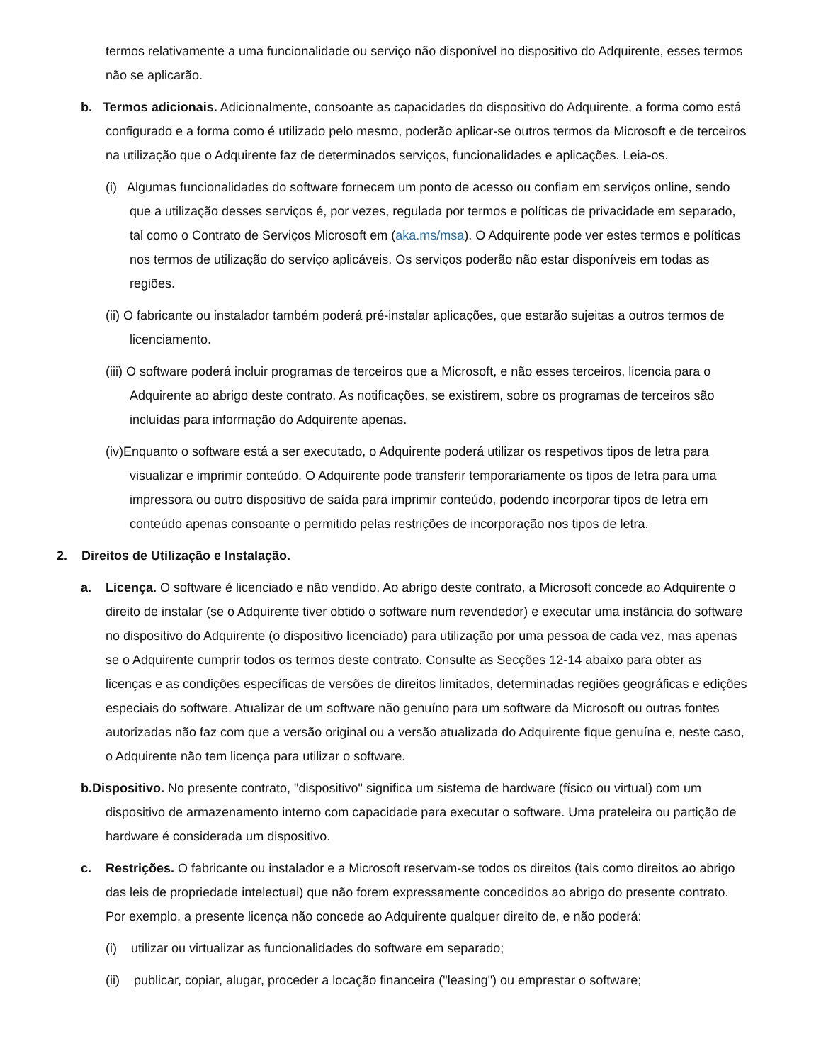termos relativamente a uma funcionalidade ou serviço não disponível no dispositivo do Adquirente, esses termos não se aplicarão.
b. Termos adicionais. Adicionalmente, consoante as capacidades do dispositivo do Adquirente, a forma como está configurado e a forma como é utilizado pelo mesmo, poderão aplicar-se outros termos da Microsoft e de terceiros na utilização que o Adquirente faz de determinados serviços, funcionalidades e aplicações. Leia-os.
(i) Algumas funcionalidades do software fornecem um ponto de acesso ou confiam em serviços online, sendo que a utilização desses serviços é, por vezes, regulada por termos e políticas de privacidade em separado, tal como o Contrato de Serviços Microsoft em (aka.ms/msa). O Adquirente pode ver estes termos e políticas nos termos de utilização do serviço aplicáveis. Os serviços poderão não estar disponíveis em todas as regiões.
(ii) O fabricante ou instalador também poderá pré-instalar aplicações, que estarão sujeitas a outros termos de licenciamento.
(iii) O software poderá incluir programas de terceiros que a Microsoft, e não esses terceiros, licencia para o Adquirente ao abrigo deste contrato. As notificações, se existirem, sobre os programas de terceiros são incluídas para informação do Adquirente apenas.
(iv)Enquanto o software está a ser executado, o Adquirente poderá utilizar os respetivos tipos de letra para visualizar e imprimir conteúdo. O Adquirente pode transferir temporariamente os tipos de letra para uma impressora ou outro dispositivo de saída para imprimir conteúdo, podendo incorporar tipos de letra em conteúdo apenas consoante o permitido pelas restrições de incorporação nos tipos de letra.
2. Direitos de Utilização e Instalação.
a. Licença. O software é licenciado e não vendido. Ao abrigo deste contrato, a Microsoft concede ao Adquirente o direito de instalar (se o Adquirente tiver obtido o software num revendedor) e executar uma instância do software no dispositivo do Adquirente (o dispositivo licenciado) para utilização por uma pessoa de cada vez, mas apenas se o Adquirente cumprir todos os termos deste contrato. Consulte as Secções 12-14 abaixo para obter as licenças e as condições específicas de versões de direitos limitados, determinadas regiões geográficas e edições especiais do software. Atualizar de um software não genuíno para um software da Microsoft ou outras fontes autorizadas não faz com que a versão original ou a versão atualizada do Adquirente fique genuína e, neste caso, o Adquirente não tem licença para utilizar o software.
b.Dispositivo. No presente contrato, "dispositivo" significa um sistema de hardware (físico ou virtual) com um dispositivo de armazenamento interno com capacidade para executar o software. Uma prateleira ou partição de hardware é considerada um dispositivo.
c. Restrições. O fabricante ou instalador e a Microsoft reservam-se todos os direitos (tais como direitos ao abrigo das leis de propriedade intelectual) que não forem expressamente concedidos ao abrigo do presente contrato. Por exemplo, a presente licença não concede ao Adquirente qualquer direito de, e não poderá:
(i) utilizar ou virtualizar as funcionalidades do software em separado;
(ii) publicar, copiar, alugar, proceder a locação financeira ("leasing") ou emprestar o software;